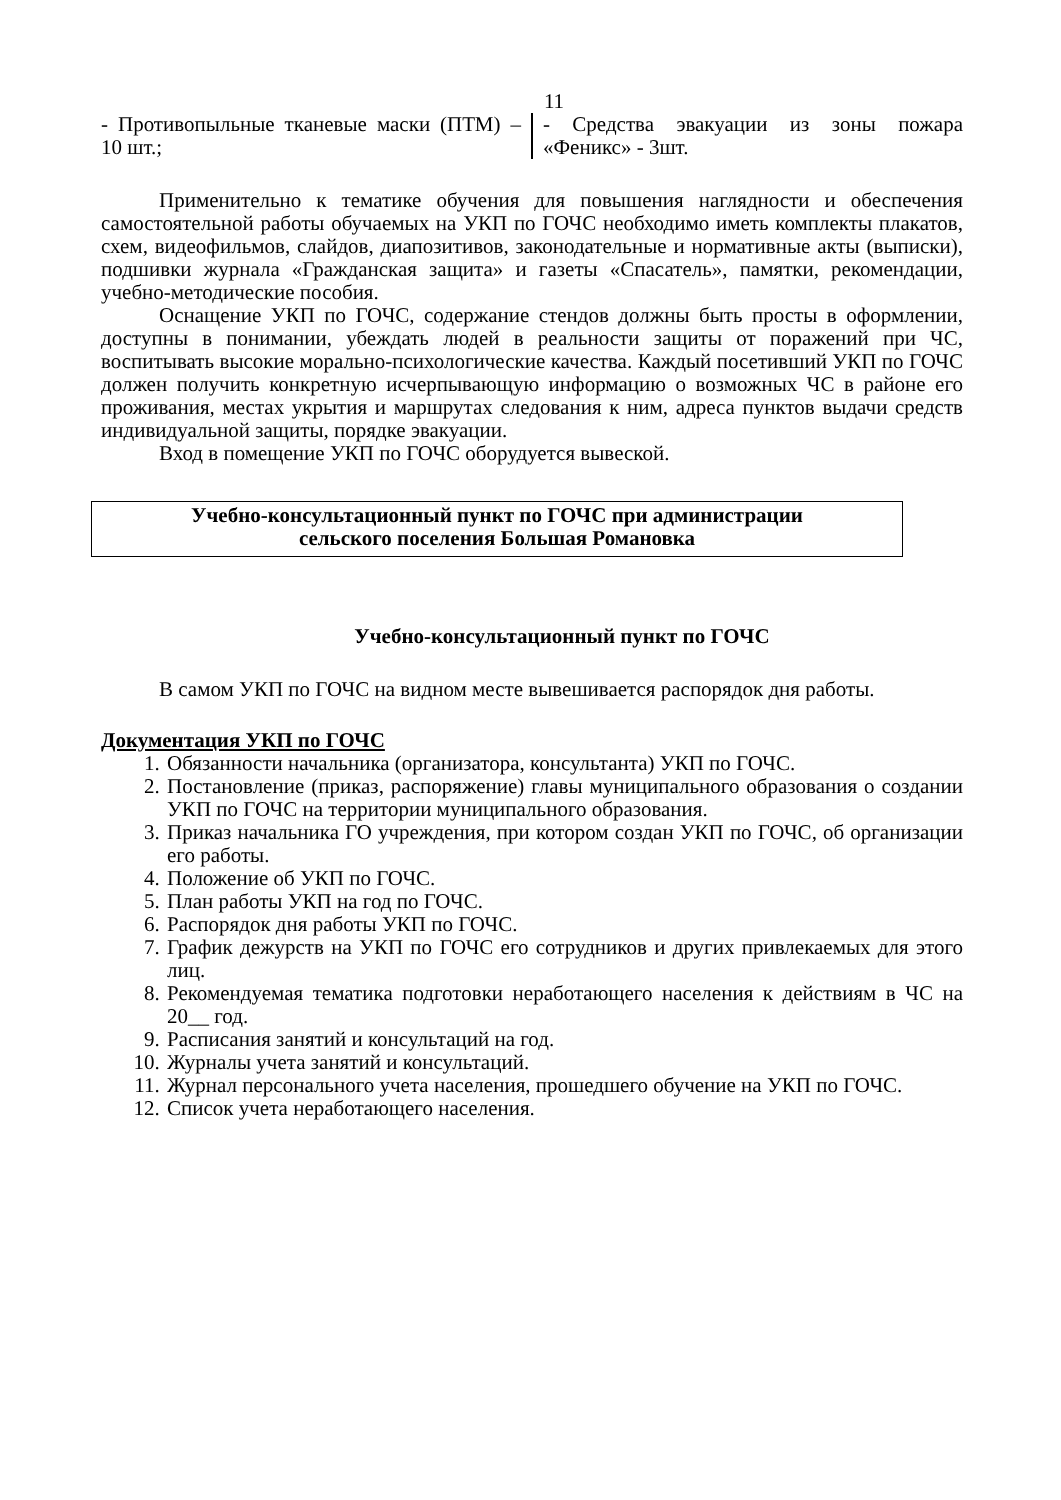11
- Противопыльные тканевые маски (ПТМ) – 10 шт.;
- Средства эвакуации из зоны пожара «Феникс» - 3шт.
Применительно к тематике обучения для повышения наглядности и обеспечения самостоятельной работы обучаемых на УКП по ГОЧС необходимо иметь комплекты плакатов, схем, видеофильмов, слайдов, диапозитивов, законодательные и нормативные акты (выписки), подшивки журнала «Гражданская защита» и газеты «Спасатель», памятки, рекомендации, учебно-методические пособия.
Оснащение УКП по ГОЧС, содержание стендов должны быть просты в оформлении, доступны в понимании, убеждать людей в реальности защиты от поражений при ЧС, воспитывать высокие морально-психологические качества. Каждый посетивший УКП по ГОЧС должен получить конкретную исчерпывающую информацию о возможных ЧС в районе его проживания, местах укрытия и маршрутах следования к ним, адреса пунктов выдачи средств индивидуальной защиты, порядке эвакуации.
Вход в помещение УКП по ГОЧС оборудуется вывеской.
Учебно-консультационный пункт по ГОЧС при администрации
сельского поселения Большая Романовка
Учебно-консультационный пункт по ГОЧС
В самом УКП по ГОЧС на видном месте вывешивается распорядок дня работы.
Документация УКП по ГОЧС
1. Обязанности начальника (организатора, консультанта) УКП по ГОЧС.
2. Постановление (приказ, распоряжение) главы муниципального образования о создании УКП по ГОЧС на территории муниципального образования.
3. Приказ начальника ГО учреждения, при котором создан УКП по ГОЧС, об организации его работы.
4. Положение об УКП по ГОЧС.
5. План работы УКП на год по ГОЧС.
6. Распорядок дня работы УКП по ГОЧС.
7. График дежурств на УКП по ГОЧС его сотрудников и других привлекаемых для этого лиц.
8. Рекомендуемая тематика подготовки неработающего населения к действиям в ЧС на 20__ год.
9. Расписания занятий и консультаций на год.
10. Журналы учета занятий и консультаций.
11. Журнал персонального учета населения, прошедшего обучение на УКП по ГОЧС.
12. Список учета неработающего населения.